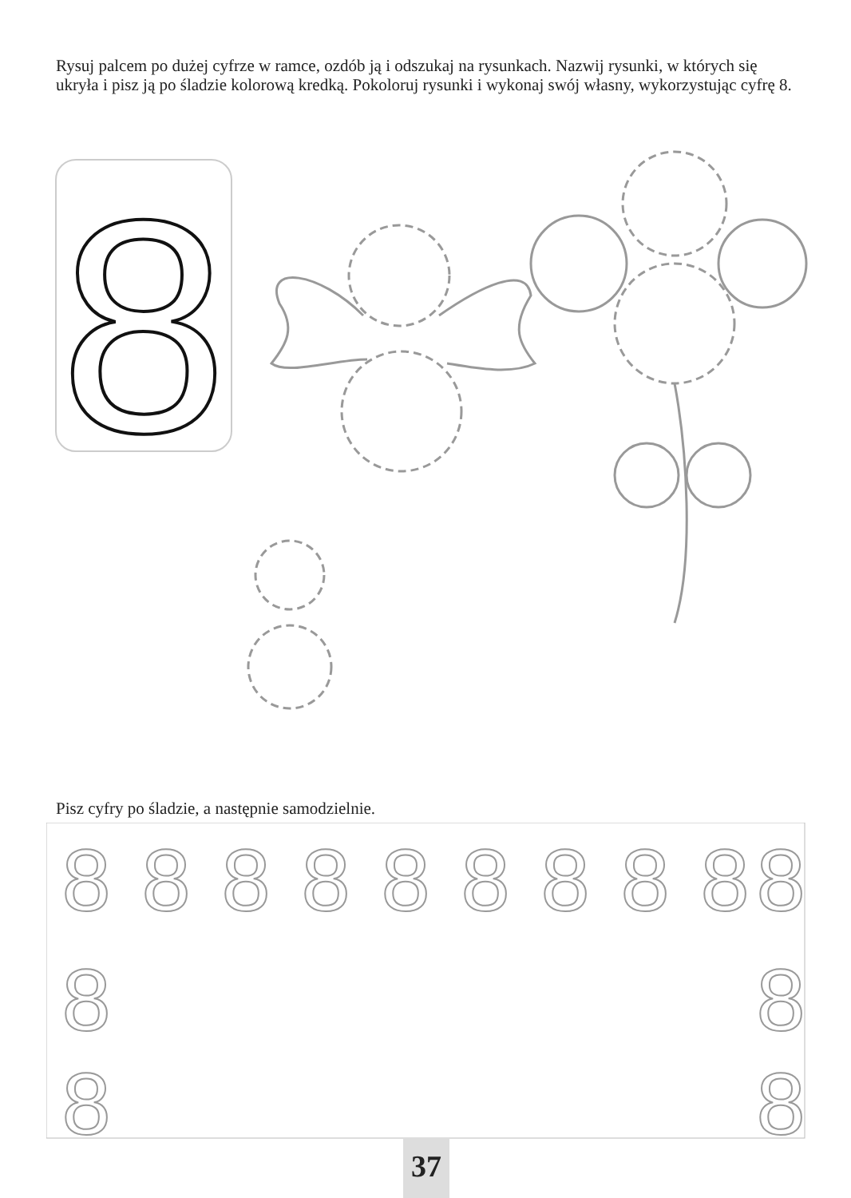Rysuj palcem po dużej cyfrze w ramce, ozdób ją i odszukaj na rysunkach. Nazwij rysunki, w których się ukryła i pisz ją po śladzie kolorową kredką. Pokoloruj rysunki i wykonaj swój własny, wykorzystując cyfrę 8.
8
Pisz cyfry po śladzie, a następnie samodzielnie.
8
8
8
8
8
8
8
8
8
8
8
8
8
8
37